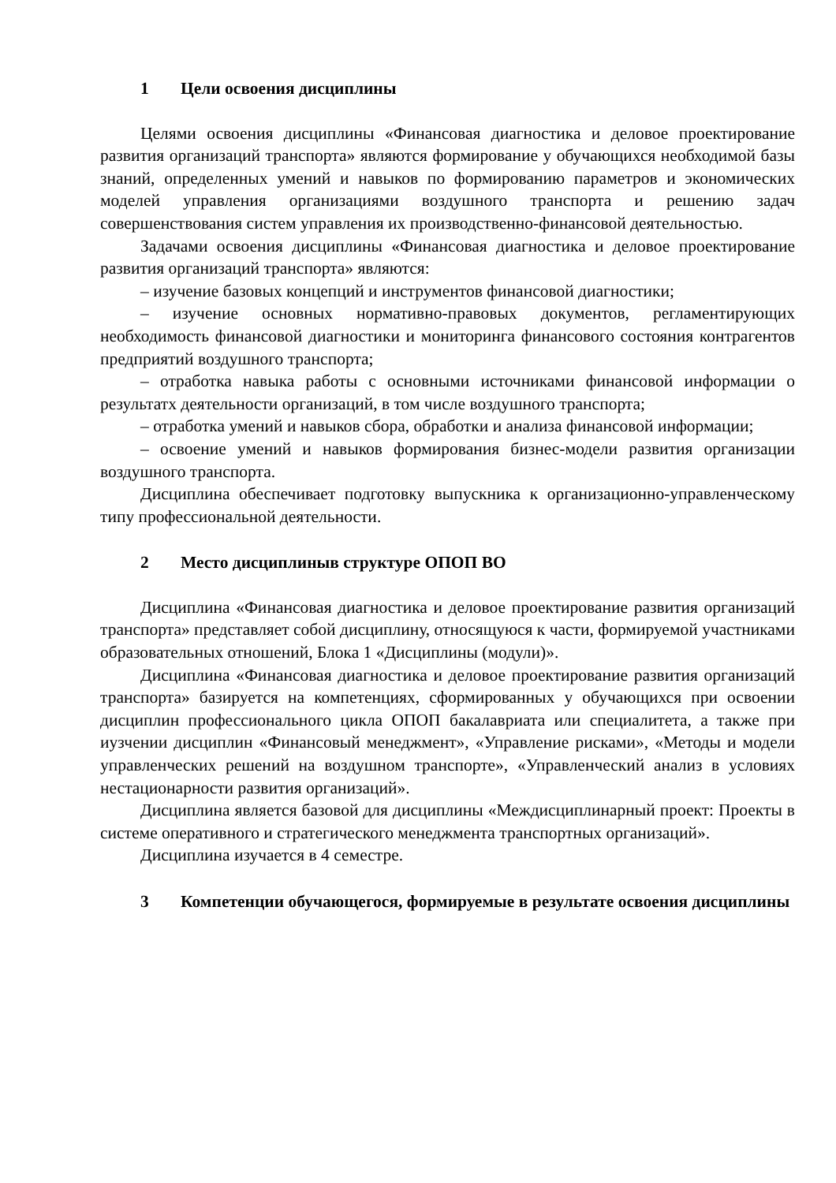1 Цели освоения дисциплины
Целями освоения дисциплины «Финансовая диагностика и деловое проектирование развития организаций транспорта» являются формирование у обучающихся необходимой базы знаний, определенных умений и навыков по формированию параметров и экономических моделей управления организациями воздушного транспорта и решению задач совершенствования систем управления их производственно-финансовой деятельностью.
Задачами освоения дисциплины «Финансовая диагностика и деловое проектирование развития организаций транспорта» являются:
– изучение базовых концепций и инструментов финансовой диагностики;
– изучение основных нормативно-правовых документов, регламентирующих необходимость финансовой диагностики и мониторинга финансового состояния контрагентов предприятий воздушного транспорта;
– отработка навыка работы с основными источниками финансовой информации о результатх деятельности организаций, в том числе воздушного транспорта;
– отработка умений и навыков сбора, обработки и анализа финансовой информации;
– освоение умений и навыков формирования бизнес-модели развития организации воздушного транспорта.
Дисциплина обеспечивает подготовку выпускника к организационно-управленческому типу профессиональной деятельности.
2 Место дисциплиныв структуре ОПОП ВО
Дисциплина «Финансовая диагностика и деловое проектирование развития организаций транспорта» представляет собой дисциплину, относящуюся к части, формируемой участниками образовательных отношений, Блока 1 «Дисциплины (модули)».
Дисциплина «Финансовая диагностика и деловое проектирование развития организаций транспорта» базируется на компетенциях, сформированных у обучающихся при освоении дисциплин профессионального цикла ОПОП бакалавриата или специалитета, а также при иузчении дисциплин «Финансовый менеджмент», «Управление рисками», «Методы и модели управленческих решений на воздушном транспорте», «Управленческий анализ в условиях нестационарности развития организаций».
Дисциплина является базовой для дисциплины «Междисциплинарный проект: Проекты в системе оперативного и стратегического менеджмента транспортных организаций».
Дисциплина изучается в 4 семестре.
3 Компетенции обучающегося, формируемые в результате освоения дисциплины